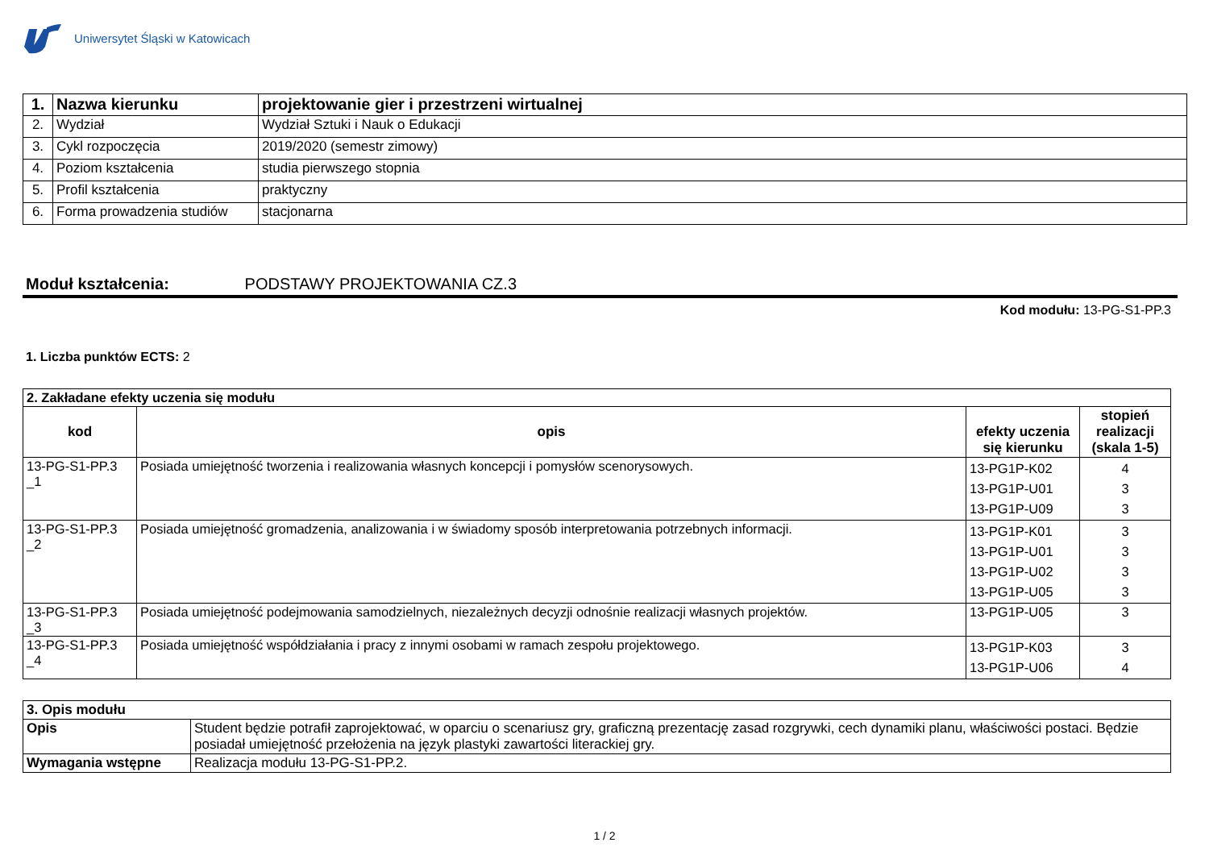Uniwersytet Śląski w Katowicach
| 1. | Nazwa kierunku | projektowanie gier i przestrzeni wirtualnej |
| 2. | Wydział | Wydział Sztuki i Nauk o Edukacji |
| 3. | Cykl rozpoczęcia | 2019/2020 (semestr zimowy) |
| 4. | Poziom kształcenia | studia pierwszego stopnia |
| 5. | Profil kształcenia | praktyczny |
| 6. | Forma prowadzenia studiów | stacjonarna |
Moduł kształcenia: PODSTAWY PROJEKTOWANIA CZ.3
Kod modułu: 13-PG-S1-PP.3
1. Liczba punktów ECTS: 2
| 2. Zakładane efekty uczenia się modułu | | | |
| kod | opis | efekty uczenia się kierunku | stopień realizacji (skala 1-5) |
| 13-PG-S1-PP.3 _1 | Posiada umiejętność tworzenia i realizowania własnych koncepcji i pomysłów scenorysowych. | 13-PG1P-K02 13-PG1P-U01 13-PG1P-U09 | 4 3 3 |
| 13-PG-S1-PP.3 _2 | Posiada umiejętność gromadzenia, analizowania i w świadomy sposób interpretowania potrzebnych informacji. | 13-PG1P-K01 13-PG1P-U01 13-PG1P-U02 13-PG1P-U05 | 3 3 3 3 |
| 13-PG-S1-PP.3 _3 | Posiada umiejętność podejmowania samodzielnych, niezależnych decyzji odnośnie realizacji własnych projektów. | 13-PG1P-U05 | 3 |
| 13-PG-S1-PP.3 _4 | Posiada umiejętność współdziałania i pracy z innymi osobami w ramach zespołu projektowego. | 13-PG1P-K03 13-PG1P-U06 | 3 4 |
| 3. Opis modułu | |
| Opis | Student będzie potrafił zaprojektować, w oparciu o scenariusz gry, graficzną prezentację zasad rozgrywki, cech dynamiki planu, właściwości postaci. Będzie posiadał umiejętność przełożenia na język plastyki zawartości literackiej gry. |
| Wymagania wstępne | Realizacja modułu 13-PG-S1-PP.2. |
1 / 2